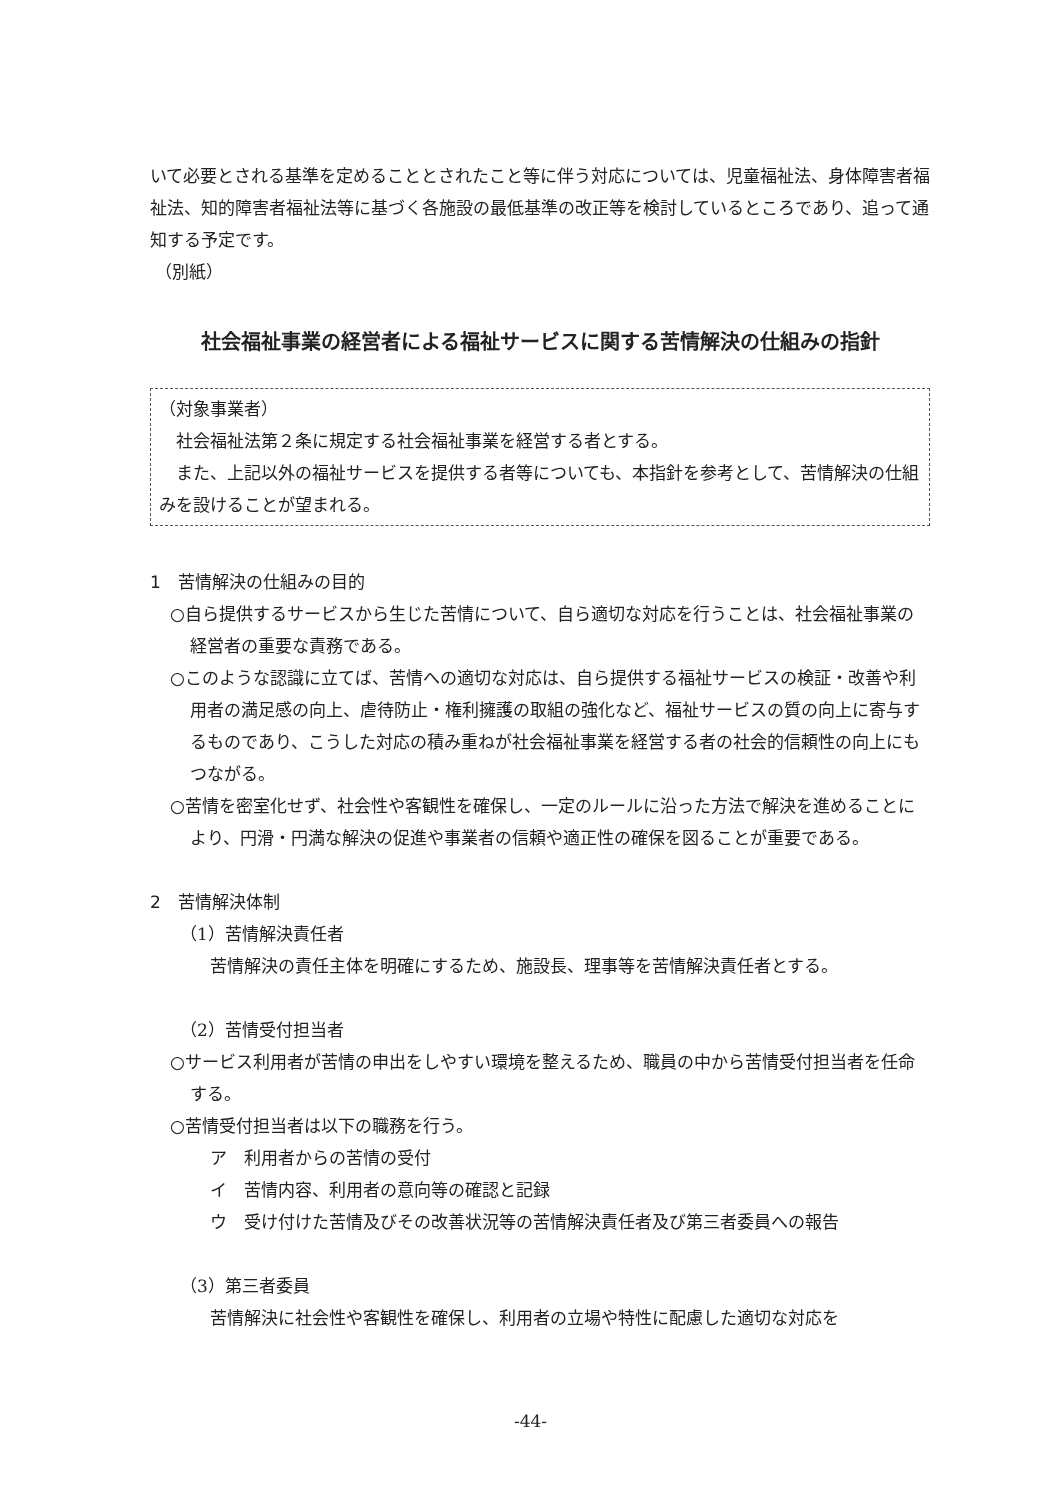いて必要とされる基準を定めることとされたこと等に伴う対応については、児童福祉法、身体障害者福祉法、知的障害者福祉法等に基づく各施設の最低基準の改正等を検討しているところであり、追って通知する予定です。
（別紙）
社会福祉事業の経営者による福祉サービスに関する苦情解決の仕組みの指針
（対象事業者）
　社会福祉法第２条に規定する社会福祉事業を経営する者とする。
　また、上記以外の福祉サービスを提供する者等についても、本指針を参考として、苦情解決の仕組みを設けることが望まれる。
1　苦情解決の仕組みの目的
○自ら提供するサービスから生じた苦情について、自ら適切な対応を行うことは、社会福祉事業の経営者の重要な責務である。
○このような認識に立てば、苦情への適切な対応は、自ら提供する福祉サービスの検証・改善や利用者の満足感の向上、虐待防止・権利擁護の取組の強化など、福祉サービスの質の向上に寄与するものであり、こうした対応の積み重ねが社会福祉事業を経営する者の社会的信頼性の向上にもつながる。
○苦情を密室化せず、社会性や客観性を確保し、一定のルールに沿った方法で解決を進めることにより、円滑・円満な解決の促進や事業者の信頼や適正性の確保を図ることが重要である。
2　苦情解決体制
（1）苦情解決責任者
苦情解決の責任主体を明確にするため、施設長、理事等を苦情解決責任者とする。
（2）苦情受付担当者
○サービス利用者が苦情の申出をしやすい環境を整えるため、職員の中から苦情受付担当者を任命する。
○苦情受付担当者は以下の職務を行う。
ア　利用者からの苦情の受付
イ　苦情内容、利用者の意向等の確認と記録
ウ　受け付けた苦情及びその改善状況等の苦情解決責任者及び第三者委員への報告
（3）第三者委員
苦情解決に社会性や客観性を確保し、利用者の立場や特性に配慮した適切な対応を
-44-